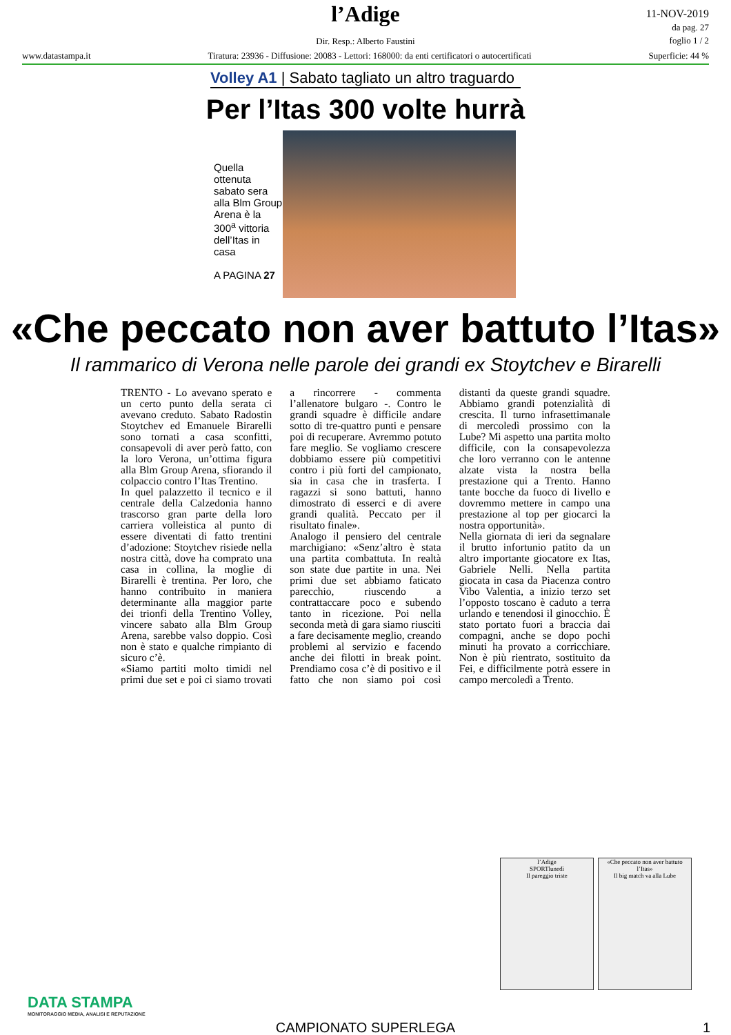l’Adige
Dir. Resp.: Alberto Faustini
11-NOV-2019
da pag. 27
foglio 1 / 2
www.datastampa.it Tiratura: 23936 - Diffusione: 20083 - Lettori: 168000: da enti certificatori o autocertificati Superficie: 44 %
Volley A1 | Sabato tagliato un altro traguardo
Per l’Itas 300 volte hurrà
Quella ottenuta sabato sera alla Blm Group Arena è la 300<sup>a</sup> vittoria dell’Itas in casa
A PAGINA 27
«Che peccato non aver battuto l’Itas»
Il rammarico di Verona nelle parole dei grandi ex Stoytchev e Birarelli
TRENTO - Lo avevano sperato e un certo punto della serata ci avevano creduto. Sabato Radostin Stoytchev ed Emanuele Birarelli sono tornati a casa sconfitti, consapevoli di aver però fatto, con la loro Verona, un’ottima figura alla Blm Group Arena, sfiorando il colpaccio contro l’Itas Trentino.
In quel palazzetto il tecnico e il centrale della Calzedonia hanno trascorso gran parte della loro carriera volleistica al punto di essere diventati di fatto trentini d’adozione: Stoytchev risiede nella nostra città, dove ha comprato una casa in collina, la moglie di Birarelli è trentina. Per loro, che hanno contribuito in maniera determinante alla maggior parte dei trionfi della Trentino Volley, vincere sabato alla Blm Group Arena, sarebbe valso doppio. Così non è stato e qualche rimpianto di sicuro c’è.
«Siamo partiti molto timidi nel primi due set e poi ci siamo trovati a rincorrere - commenta l’allenatore bulgaro -. Contro le grandi squadre è difficile andare sotto di tre-quattro punti e pensare poi di recuperare. Avremmo potuto fare meglio. Se vogliamo crescere dobbiamo essere più competitivi contro i più forti del campionato, sia in casa che in trasferta. I ragazzi si sono battuti, hanno dimostrato di esserci e di avere grandi qualità. Peccato per il risultato finale».
Analogo il pensiero del centrale marchigiano: «Senz’altro è stata una partita combattuta. In realtà son state due partite in una. Nei primi due set abbiamo faticato parecchio, riuscendo a contrattaccare poco e subendo tanto in ricezione. Poi nella seconda metà di gara siamo riusciti a fare decisamente meglio, creando problemi al servizio e facendo anche dei filotti in break point. Prendiamo cosa c’è di positivo e il fatto che non siamo poi così distanti da queste grandi squadre. Abbiamo grandi potenzialità di crescita. Il turno infrasettimanale di mercoledì prossimo con la Lube? Mi aspetto una partita molto difficile, con la consapevolezza che loro verranno con le antenne alzate vista la nostra bella prestazione qui a Trento. Hanno tante bocche da fuoco di livello e dovremmo mettere in campo una prestazione al top per giocarci la nostra opportunità».
Nella giornata di ieri da segnalare il brutto infortunio patito da un altro importante giocatore ex Itas, Gabriele Nelli. Nella partita giocata in casa da Piacenza contro Vibo Valentia, a inizio terzo set l’opposto toscano è caduto a terra urlando e tenendosi il ginocchio. È stato portato fuori a braccia dai compagni, anche se dopo pochi minuti ha provato a corricchiare. Non è più rientrato, sostituito da Fei, e difficilmente potrà essere in campo mercoledì a Trento.
l’Adige
SPORTlunedì
Il pareggio triste
«Che peccato non aver battuto l’Itas»
Il big match va alla Lube
DATA STAMPA
MONITORAGGIO MEDIA, ANALISI E REPUTAZIONE
CAMPIONATO SUPERLEGA 1